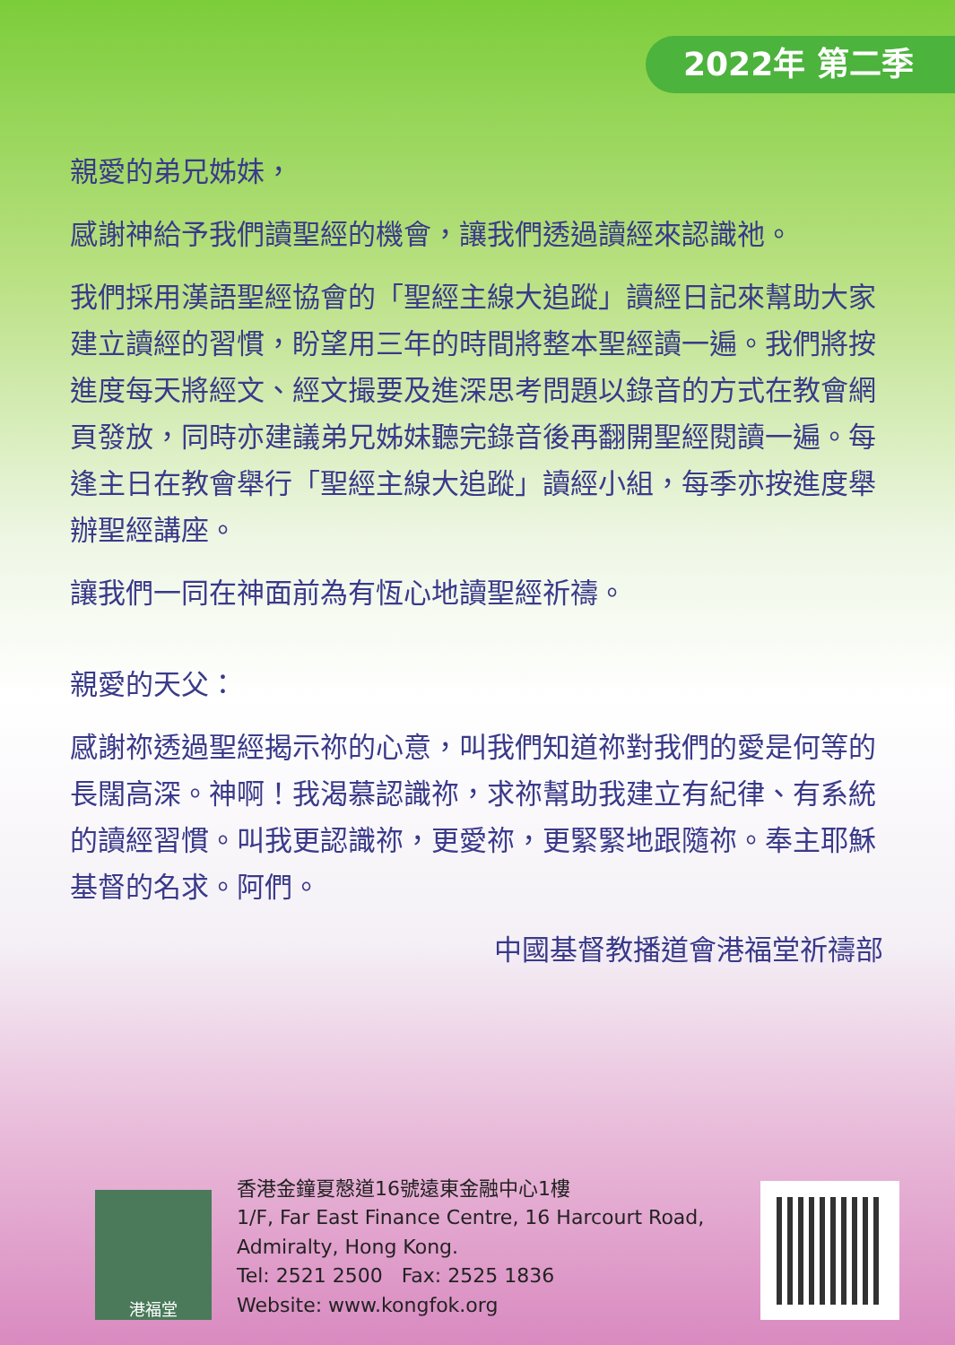2022年 第二季
親愛的弟兄姊妹，
感謝神給予我們讀聖經的機會，讓我們透過讀經來認識祂。
我們採用漢語聖經協會的「聖經主線大追蹤」讀經日記來幫助大家建立讀經的習慣，盼望用三年的時間將整本聖經讀一遍。我們將按進度每天將經文、經文撮要及進深思考問題以錄音的方式在教會網頁發放，同時亦建議弟兄姊妹聽完錄音後再翻開聖經閱讀一遍。每逢主日在教會舉行「聖經主線大追蹤」讀經小組，每季亦按進度舉辦聖經講座。
讓我們一同在神面前為有恆心地讀聖經祈禱。
親愛的天父：
感謝祢透過聖經揭示祢的心意，叫我們知道祢對我們的愛是何等的長闊高深。神啊！我渴慕認識祢，求祢幫助我建立有紀律、有系統的讀經習慣。叫我更認識祢，更愛祢，更緊緊地跟隨祢。奉主耶穌基督的名求。阿們。
中國基督教播道會港福堂祈禱部
港福堂
香港金鐘夏慤道16號遠東金融中心1樓
1/F, Far East Finance Centre, 16 Harcourt Road,
Admiralty, Hong Kong.
Tel: 2521 2500 Fax: 2525 1836
Website: www.kongfok.org